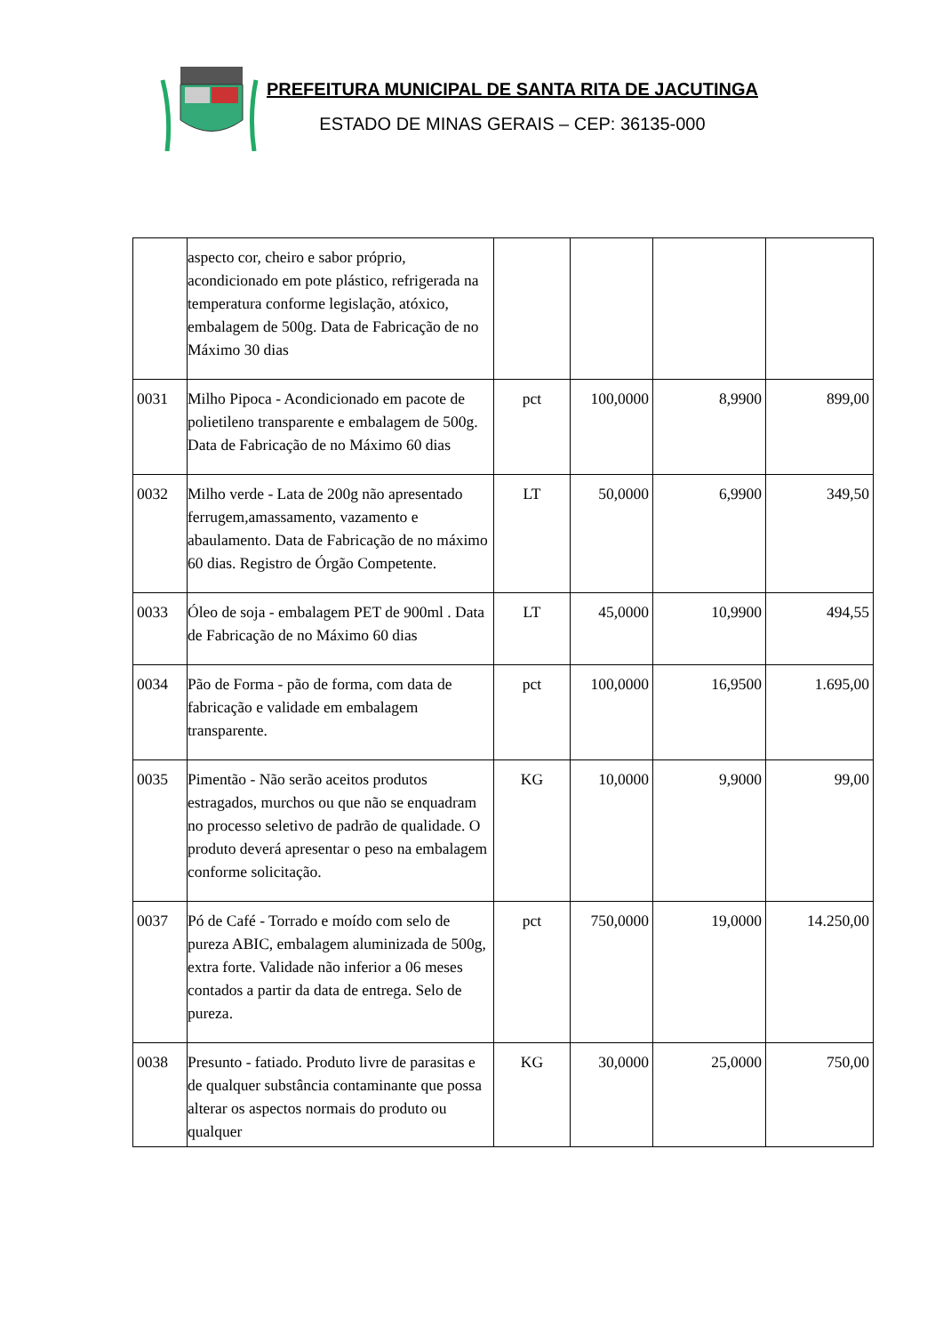PREFEITURA MUNICIPAL DE SANTA RITA DE JACUTINGA
ESTADO DE MINAS GERAIS – CEP: 36135-000
| | aspecto cor, cheiro e sabor próprio, acondicionado em pote plástico, refrigerada na temperatura conforme legislação, atóxico, embalagem de 500g. Data de Fabricação de no Máximo 30 dias | | | | |
| 0031 | Milho Pipoca - Acondicionado em pacote de polietileno transparente e embalagem de 500g. Data de Fabricação de no Máximo 60 dias | pct | 100,0000 | 8,9900 | 899,00 |
| 0032 | Milho verde - Lata de 200g não apresentado ferrugem,amassamento, vazamento e abaulamento. Data de Fabricação de no máximo 60 dias. Registro de Órgão Competente. | LT | 50,0000 | 6,9900 | 349,50 |
| 0033 | Óleo de soja - embalagem PET de 900ml . Data de Fabricação de no Máximo 60 dias | LT | 45,0000 | 10,9900 | 494,55 |
| 0034 | Pão de Forma - pão de forma, com data de fabricação e validade em embalagem transparente. | pct | 100,0000 | 16,9500 | 1.695,00 |
| 0035 | Pimentão - Não serão aceitos produtos estragados, murchos ou que não se enquadram no processo seletivo de padrão de qualidade. O produto deverá apresentar o peso na embalagem conforme solicitação. | KG | 10,0000 | 9,9000 | 99,00 |
| 0037 | Pó de Café - Torrado e moído com selo de pureza ABIC, embalagem aluminizada de 500g, extra forte. Validade não inferior a 06 meses contados a partir da data de entrega. Selo de pureza. | pct | 750,0000 | 19,0000 | 14.250,00 |
| 0038 | Presunto - fatiado. Produto livre de parasitas e de qualquer substância contaminante que possa alterar os aspectos normais do produto ou qualquer | KG | 30,0000 | 25,0000 | 750,00 |